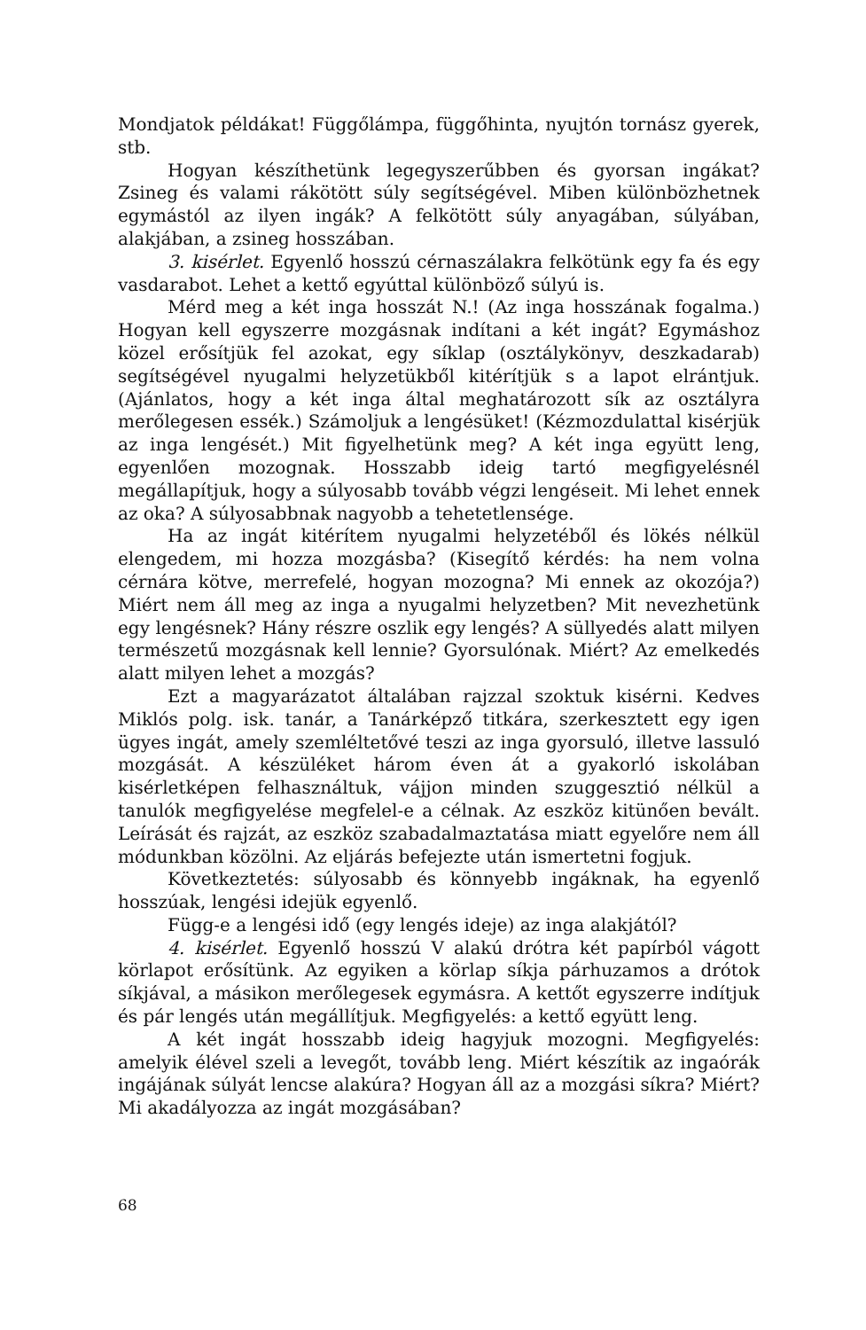Mondjatok példákat! Függőlámpa, függőhinta, nyujtón tornász gyerek, stb.
Hogyan készíthetünk legegyszerűbben és gyorsan ingákat? Zsineg és valami rákötött súly segítségével. Miben különbözhetnek egymástól az ilyen ingák? A felkötött súly anyagában, súlyában, alakjában, a zsineg hosszában.
3. kisérlet. Egyenlő hosszú cérnaszálakra felkötünk egy fa és egy vasdarabot. Lehet a kettő egyúttal különböző súlyú is.
Mérd meg a két inga hosszát N.! (Az inga hosszának fogalma.) Hogyan kell egyszerre mozgásnak indítani a két ingát? Egymáshoz közel erősítjük fel azokat, egy síklap (osztálykönyv, deszkadarab) segítségével nyugalmi helyzetükből kitérítjük s a lapot elrántjuk. (Ajánlatos, hogy a két inga által meghatározott sík az osztályra merőlegesen essék.) Számoljuk a lengésüket! (Kézmozdulattal kisérjük az inga lengését.) Mit figyelhetünk meg? A két inga együtt leng, egyenlően mozognak. Hosszabb ideig tartó megfigyelésnél megállapítjuk, hogy a súlyosabb tovább végzi lengéseit. Mi lehet ennek az oka? A súlyosabbnak nagyobb a tehetetlensége.
Ha az ingát kitérítem nyugalmi helyzetéből és lökés nélkül elengedem, mi hozza mozgásba? (Kisegítő kérdés: ha nem volna cérnára kötve, merrefelé, hogyan mozogna? Mi ennek az okozója?) Miért nem áll meg az inga a nyugalmi helyzetben? Mit nevezhetünk egy lengésnek? Hány részre oszlik egy lengés? A süllyedés alatt milyen természetű mozgásnak kell lennie? Gyorsulónak. Miért? Az emelkedés alatt milyen lehet a mozgás?
Ezt a magyarázatot általában rajzzal szoktuk kisérni. Kedves Miklós polg. isk. tanár, a Tanárképző titkára, szerkesztett egy igen ügyes ingát, amely szemléltetővé teszi az inga gyorsuló, illetve lassuló mozgását. A készüléket három éven át a gyakorló iskolában kisérletképen felhasználtuk, vájjon minden szuggesztió nélkül a tanulók megfigyelése megfelel-e a célnak. Az eszköz kitünően bevált. Leírását és rajzát, az eszköz szabadalmaztatása miatt egyelőre nem áll módunkban közölni. Az eljárás befejezte után ismertetni fogjuk.
Következtetés: súlyosabb és könnyebb ingáknak, ha egyenlő hosszúak, lengési idejük egyenlő.
Függ-e a lengési idő (egy lengés ideje) az inga alakjától?
4. kisérlet. Egyenlő hosszú V alakú drótra két papírból vágott körlapot erősítünk. Az egyiken a körlap síkja párhuzamos a drótok síkjával, a másikon merőlegesek egymásra. A kettőt egyszerre indítjuk és pár lengés után megállítjuk. Megfigyelés: a kettő együtt leng.
A két ingát hosszabb ideig hagyjuk mozogni. Megfigyelés: amelyik élével szeli a levegőt, tovább leng. Miért készítik az ingaórák ingájának súlyát lencse alakúra? Hogyan áll az a mozgási síkra? Miért? Mi akadályozza az ingát mozgásában?
68